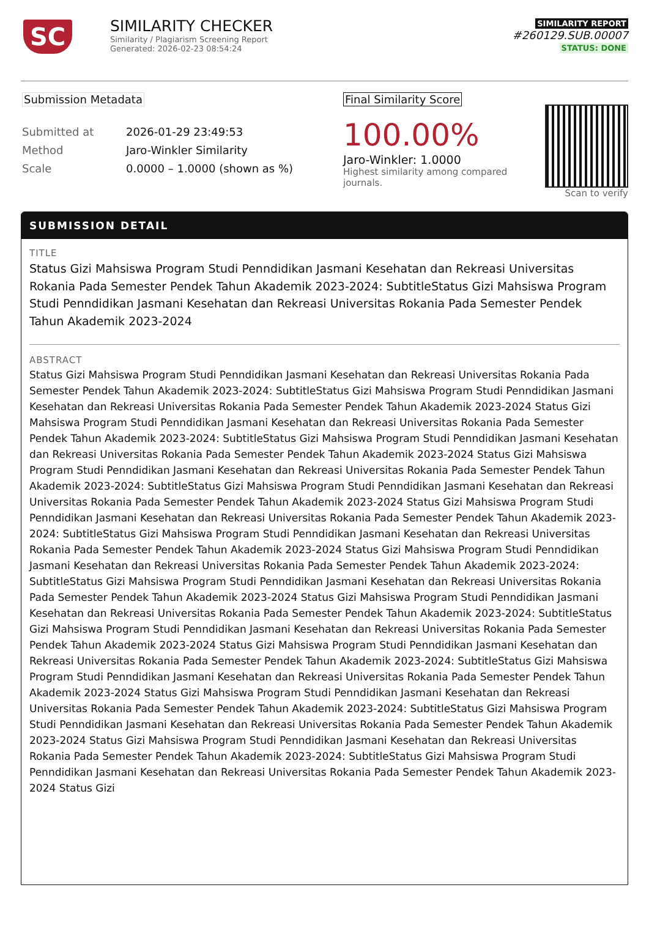SC
SIMILARITY CHECKER
Similarity / Plagiarism Screening Report
Generated: 2026-02-23 08:54:24
SIMILARITY REPORT
#260129.SUB.00007
STATUS: DONE
Submission Metadata
| Submitted at | 2026-01-29 23:49:53 |
| Method | Jaro-Winkler Similarity |
| Scale | 0.0000 – 1.0000 (shown as %) |
Final Similarity Score
100.00%
Jaro-Winkler: 1.0000
Highest similarity among compared journals.
Scan to verify
SUBMISSION DETAIL
TITLE
Status Gizi Mahsiswa Program Studi Penndidikan Jasmani Kesehatan dan Rekreasi Universitas Rokania Pada Semester Pendek Tahun Akademik 2023-2024: SubtitleStatus Gizi Mahsiswa Program Studi Penndidikan Jasmani Kesehatan dan Rekreasi Universitas Rokania Pada Semester Pendek Tahun Akademik 2023-2024
ABSTRACT
Status Gizi Mahsiswa Program Studi Penndidikan Jasmani Kesehatan dan Rekreasi Universitas Rokania Pada Semester Pendek Tahun Akademik 2023-2024: SubtitleStatus Gizi Mahsiswa Program Studi Penndidikan Jasmani Kesehatan dan Rekreasi Universitas Rokania Pada Semester Pendek Tahun Akademik 2023-2024 Status Gizi Mahsiswa Program Studi Penndidikan Jasmani Kesehatan dan Rekreasi Universitas Rokania Pada Semester Pendek Tahun Akademik 2023-2024: SubtitleStatus Gizi Mahsiswa Program Studi Penndidikan Jasmani Kesehatan dan Rekreasi Universitas Rokania Pada Semester Pendek Tahun Akademik 2023-2024 Status Gizi Mahsiswa Program Studi Penndidikan Jasmani Kesehatan dan Rekreasi Universitas Rokania Pada Semester Pendek Tahun Akademik 2023-2024: SubtitleStatus Gizi Mahsiswa Program Studi Penndidikan Jasmani Kesehatan dan Rekreasi Universitas Rokania Pada Semester Pendek Tahun Akademik 2023-2024 Status Gizi Mahsiswa Program Studi Penndidikan Jasmani Kesehatan dan Rekreasi Universitas Rokania Pada Semester Pendek Tahun Akademik 2023-2024: SubtitleStatus Gizi Mahsiswa Program Studi Penndidikan Jasmani Kesehatan dan Rekreasi Universitas Rokania Pada Semester Pendek Tahun Akademik 2023-2024 Status Gizi Mahsiswa Program Studi Penndidikan Jasmani Kesehatan dan Rekreasi Universitas Rokania Pada Semester Pendek Tahun Akademik 2023-2024: SubtitleStatus Gizi Mahsiswa Program Studi Penndidikan Jasmani Kesehatan dan Rekreasi Universitas Rokania Pada Semester Pendek Tahun Akademik 2023-2024 Status Gizi Mahsiswa Program Studi Penndidikan Jasmani Kesehatan dan Rekreasi Universitas Rokania Pada Semester Pendek Tahun Akademik 2023-2024: SubtitleStatus Gizi Mahsiswa Program Studi Penndidikan Jasmani Kesehatan dan Rekreasi Universitas Rokania Pada Semester Pendek Tahun Akademik 2023-2024 Status Gizi Mahsiswa Program Studi Penndidikan Jasmani Kesehatan dan Rekreasi Universitas Rokania Pada Semester Pendek Tahun Akademik 2023-2024: SubtitleStatus Gizi Mahsiswa Program Studi Penndidikan Jasmani Kesehatan dan Rekreasi Universitas Rokania Pada Semester Pendek Tahun Akademik 2023-2024 Status Gizi Mahsiswa Program Studi Penndidikan Jasmani Kesehatan dan Rekreasi Universitas Rokania Pada Semester Pendek Tahun Akademik 2023-2024: SubtitleStatus Gizi Mahsiswa Program Studi Penndidikan Jasmani Kesehatan dan Rekreasi Universitas Rokania Pada Semester Pendek Tahun Akademik 2023-2024 Status Gizi Mahsiswa Program Studi Penndidikan Jasmani Kesehatan dan Rekreasi Universitas Rokania Pada Semester Pendek Tahun Akademik 2023-2024: SubtitleStatus Gizi Mahsiswa Program Studi Penndidikan Jasmani Kesehatan dan Rekreasi Universitas Rokania Pada Semester Pendek Tahun Akademik 2023-2024 Status Gizi